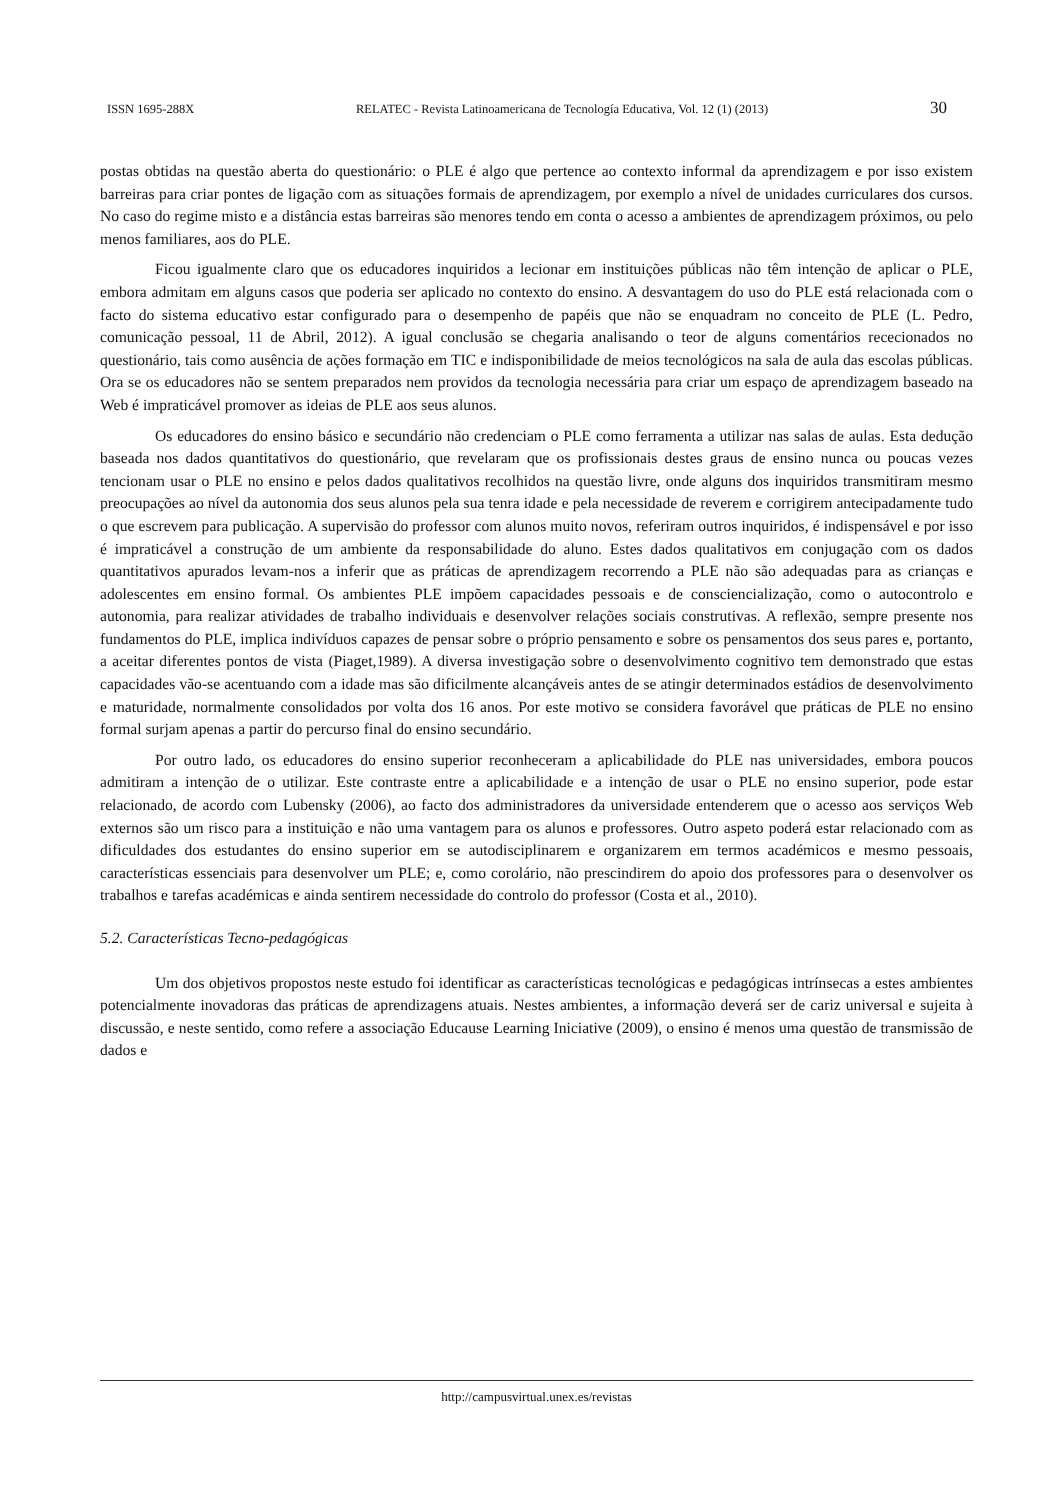ISSN 1695-288X RELATEC - Revista Latinoamericana de Tecnología Educativa, Vol. 12 (1) (2013) 30
postas obtidas na questão aberta do questionário: o PLE é algo que pertence ao contexto informal da aprendizagem e por isso existem barreiras para criar pontes de ligação com as situações formais de aprendizagem, por exemplo a nível de unidades curriculares dos cursos. No caso do regime misto e a distância estas barreiras são menores tendo em conta o acesso a ambientes de aprendizagem próximos, ou pelo menos familiares, aos do PLE.
Ficou igualmente claro que os educadores inquiridos a lecionar em instituições públicas não têm intenção de aplicar o PLE, embora admitam em alguns casos que poderia ser aplicado no contexto do ensino. A desvantagem do uso do PLE está relacionada com o facto do sistema educativo estar configurado para o desempenho de papéis que não se enquadram no conceito de PLE (L. Pedro, comunicação pessoal, 11 de Abril, 2012). A igual conclusão se chegaria analisando o teor de alguns comentários rececionados no questionário, tais como ausência de ações formação em TIC e indisponibilidade de meios tecnológicos na sala de aula das escolas públicas. Ora se os educadores não se sentem preparados nem providos da tecnologia necessária para criar um espaço de aprendizagem baseado na Web é impraticável promover as ideias de PLE aos seus alunos.
Os educadores do ensino básico e secundário não credenciam o PLE como ferramenta a utilizar nas salas de aulas. Esta dedução baseada nos dados quantitativos do questionário, que revelaram que os profissionais destes graus de ensino nunca ou poucas vezes tencionam usar o PLE no ensino e pelos dados qualitativos recolhidos na questão livre, onde alguns dos inquiridos transmitiram mesmo preocupações ao nível da autonomia dos seus alunos pela sua tenra idade e pela necessidade de reverem e corrigirem antecipadamente tudo o que escrevem para publicação. A supervisão do professor com alunos muito novos, referiram outros inquiridos, é indispensável e por isso é impraticável a construção de um ambiente da responsabilidade do aluno. Estes dados qualitativos em conjugação com os dados quantitativos apurados levam-nos a inferir que as práticas de aprendizagem recorrendo a PLE não são adequadas para as crianças e adolescentes em ensino formal. Os ambientes PLE impõem capacidades pessoais e de consciencialização, como o autocontrolo e autonomia, para realizar atividades de trabalho individuais e desenvolver relações sociais construtivas. A reflexão, sempre presente nos fundamentos do PLE, implica indivíduos capazes de pensar sobre o próprio pensamento e sobre os pensamentos dos seus pares e, portanto, a aceitar diferentes pontos de vista (Piaget,1989). A diversa investigação sobre o desenvolvimento cognitivo tem demonstrado que estas capacidades vão-se acentuando com a idade mas são dificilmente alcançáveis antes de se atingir determinados estádios de desenvolvimento e maturidade, normalmente consolidados por volta dos 16 anos. Por este motivo se considera favorável que práticas de PLE no ensino formal surjam apenas a partir do percurso final do ensino secundário.
Por outro lado, os educadores do ensino superior reconheceram a aplicabilidade do PLE nas universidades, embora poucos admitiram a intenção de o utilizar. Este contraste entre a aplicabilidade e a intenção de usar o PLE no ensino superior, pode estar relacionado, de acordo com Lubensky (2006), ao facto dos administradores da universidade entenderem que o acesso aos serviços Web externos são um risco para a instituição e não uma vantagem para os alunos e professores. Outro aspeto poderá estar relacionado com as dificuldades dos estudantes do ensino superior em se autodisciplinarem e organizarem em termos académicos e mesmo pessoais, características essenciais para desenvolver um PLE; e, como corolário, não prescindirem do apoio dos professores para o desenvolver os trabalhos e tarefas académicas e ainda sentirem necessidade do controlo do professor (Costa et al., 2010).
5.2. Características Tecno-pedagógicas
Um dos objetivos propostos neste estudo foi identificar as características tecnológicas e pedagógicas intrínsecas a estes ambientes potencialmente inovadoras das práticas de aprendizagens atuais. Nestes ambientes, a informação deverá ser de cariz universal e sujeita à discussão, e neste sentido, como refere a associação Educause Learning Iniciative (2009), o ensino é menos uma questão de transmissão de dados e
http://campusvirtual.unex.es/revistas